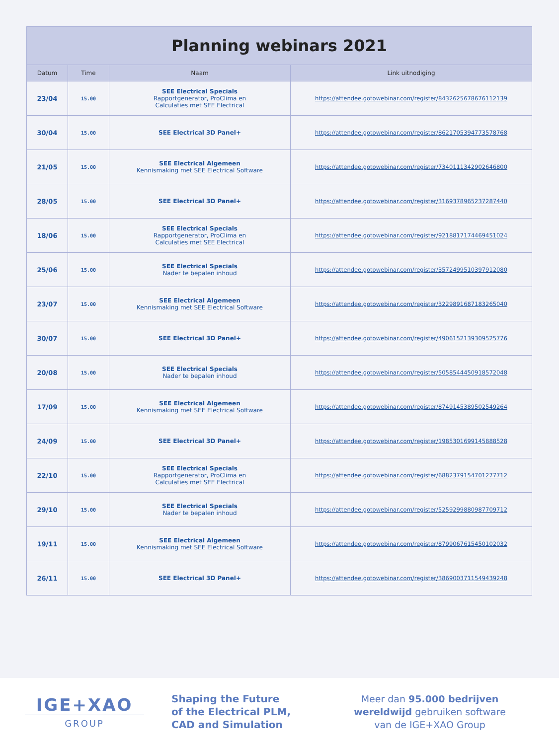| Planning webinars 2021 | | | |
| --- | --- | --- | --- |
| Datum | Time | Naam | Link uitnodiging |
| 23/04 | 15.00 | SEE Electrical Specials Rapportgenerator, ProClima en Calculaties met SEE Electrical | https://attendee.gotowebinar.com/register/8432625678676112139 |
| 30/04 | 15.00 | SEE Electrical 3D Panel+ | https://attendee.gotowebinar.com/register/8621705394773578768 |
| 21/05 | 15.00 | SEE Electrical Algemeen Kennismaking met SEE Electrical Software | https://attendee.gotowebinar.com/register/7340111342902646800 |
| 28/05 | 15.00 | SEE Electrical 3D Panel+ | https://attendee.gotowebinar.com/register/3169378965237287440 |
| 18/06 | 15.00 | SEE Electrical Specials Rapportgenerator, ProClima en Calculaties met SEE Electrical | https://attendee.gotowebinar.com/register/9218817174469451024 |
| 25/06 | 15.00 | SEE Electrical Specials Nader te bepalen inhoud | https://attendee.gotowebinar.com/register/3572499510397912080 |
| 23/07 | 15.00 | SEE Electrical Algemeen Kennismaking met SEE Electrical Software | https://attendee.gotowebinar.com/register/3229891687183265040 |
| 30/07 | 15.00 | SEE Electrical 3D Panel+ | https://attendee.gotowebinar.com/register/4906152139309525776 |
| 20/08 | 15.00 | SEE Electrical Specials Nader te bepalen inhoud | https://attendee.gotowebinar.com/register/5058544450918572048 |
| 17/09 | 15.00 | SEE Electrical Algemeen Kennismaking met SEE Electrical Software | https://attendee.gotowebinar.com/register/8749145389502549264 |
| 24/09 | 15.00 | SEE Electrical 3D Panel+ | https://attendee.gotowebinar.com/register/1985301699145888528 |
| 22/10 | 15.00 | SEE Electrical Specials Rapportgenerator, ProClima en Calculaties met SEE Electrical | https://attendee.gotowebinar.com/register/6882379154701277712 |
| 29/10 | 15.00 | SEE Electrical Specials Nader te bepalen inhoud | https://attendee.gotowebinar.com/register/5259299880987709712 |
| 19/11 | 15.00 | SEE Electrical Algemeen Kennismaking met SEE Electrical Software | https://attendee.gotowebinar.com/register/8799067615450102032 |
| 26/11 | 15.00 | SEE Electrical 3D Panel+ | https://attendee.gotowebinar.com/register/3869003711549439248 |
IGE+XAO
GROUP
Shaping the Future
of the Electrical PLM,
CAD and Simulation
Meer dan 95.000 bedrijven
wereldwijd gebruiken software
van de IGE+XAO Group